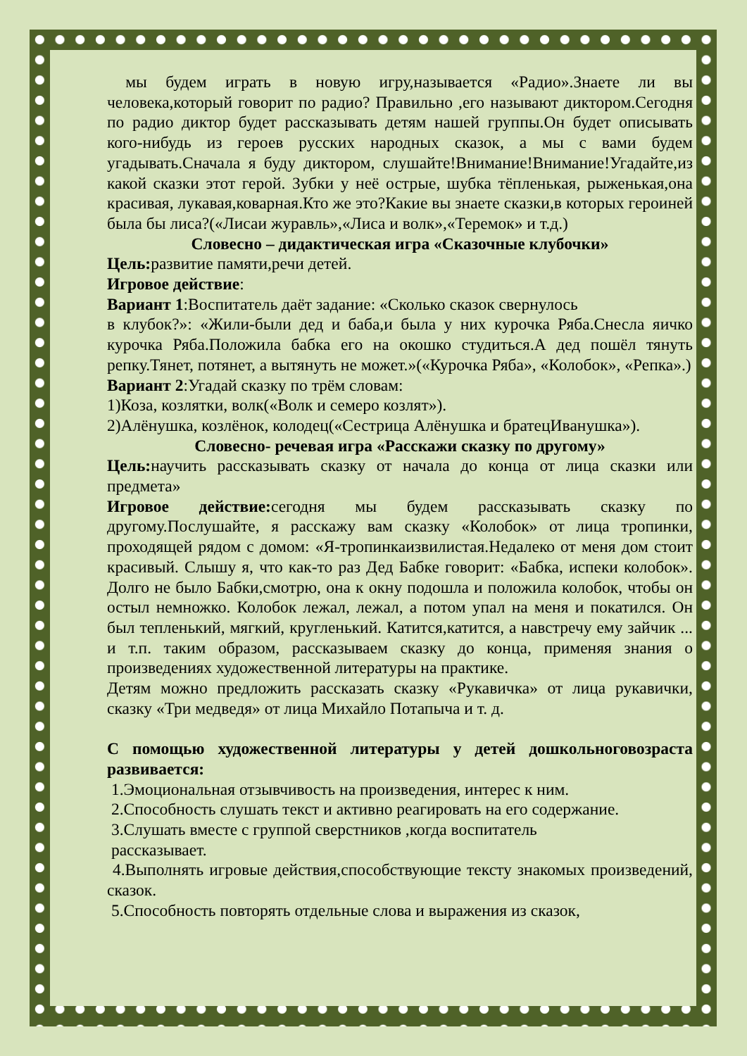мы будем играть в новую игру,называется «Радио».Знаете ли вы человека,который говорит по радио? Правильно ,его называют диктором.Сегодня по радио диктор будет рассказывать детям нашей группы.Он будет описывать кого-нибудь из героев русских народных сказок, а мы с вами будем угадывать.Сначала я буду диктором, слушайте!Внимание!Внимание!Угадайте,из какой сказки этот герой. Зубки у неё острые, шубка тёпленькая, рыженькая,она красивая, лукавая,коварная.Кто же это?Какие вы знаете сказки,в которых героиней была бы лиса?(«Лисаи журавль»,«Лиса и волк»,«Теремок» и т.д.)
Словесно – дидактическая игра «Сказочные клубочки»
Цель: развитие памяти,речи детей.
Игровое действие:
Вариант 1:Воспитатель даёт задание: «Сколько сказок свернулось
в клубок?»: «Жили-были дед и баба,и была у них курочка Ряба.Снесла яичко курочка Ряба.Положила бабка его на окошко студиться.А дед пошёл тянуть репку.Тянет, потянет, а вытянуть не может.»(«Курочка Ряба», «Колобок», «Репка».)
Вариант 2:Угадай сказку по трём словам:
1)Коза, козлятки, волк(«Волк и семеро козлят»).
2)Алёнушка, козлёнок, колодец(«Сестрица Алёнушка и братецИванушка»).
Словесно- речевая игра «Расскажи сказку по другому»
Цель: научить рассказывать сказку от начала до конца от лица сказки или предмета»
Игровое действие: сегодня мы будем рассказывать сказку по другому.Послушайте, я расскажу вам сказку «Колобок» от лица тропинки, проходящей рядом с домом: «Я-тропинкаизвилистая.Недалеко от меня дом стоит красивый. Слышу я, что как-то раз Дед Бабке говорит: «Бабка, испеки колобок». Долго не было Бабки,смотрю, она к окну подошла и положила колобок, чтобы он остыл немножко. Колобок лежал, лежал, а потом упал на меня и покатился. Он был тепленький, мягкий, кругленький. Катится,катится, а навстречу ему зайчик ... и т.п. таким образом, рассказываем сказку до конца, применяя знания о произведениях художественной литературы на практике.
Детям можно предложить рассказать сказку «Рукавичка» от лица рукавички, сказку «Три медведя» от лица Михайло Потапыча и т. д.
С помощью художественной литературы у детей дошкольноговозраста развивается:
1.Эмоциональная отзывчивость на произведения, интерес к ним.
2.Способность слушать текст и активно реагировать на его содержание.
3.Слушать вместе с группой сверстников ,когда воспитатель
рассказывает.
4.Выполнять игровые действия,способствующие тексту знакомых произведений, сказок.
5.Способность повторять отдельные слова и выражения из сказок,